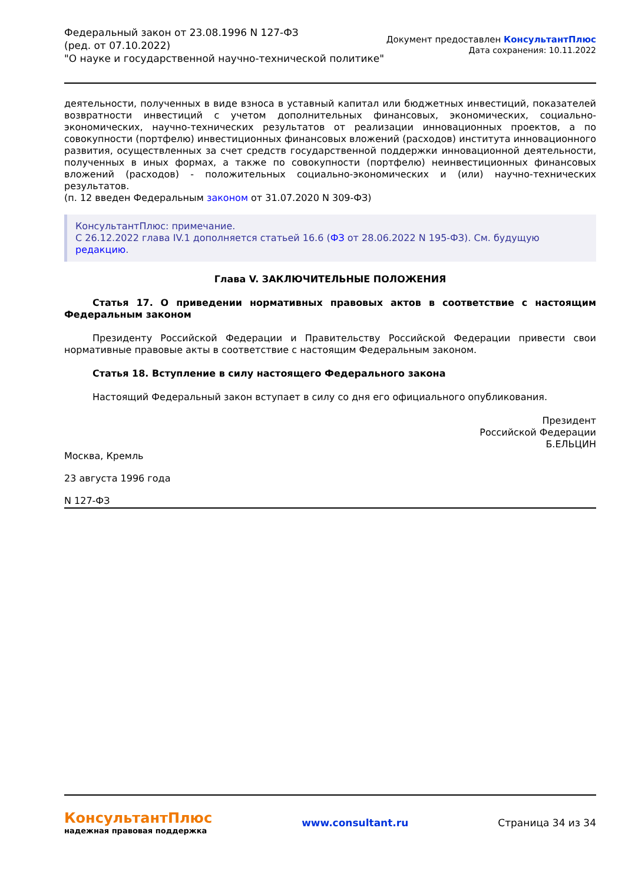Федеральный закон от 23.08.1996 N 127-ФЗ
(ред. от 07.10.2022)
"О науке и государственной научно-технической политике"
Документ предоставлен КонсультантПлюс
Дата сохранения: 10.11.2022
деятельности, полученных в виде взноса в уставный капитал или бюджетных инвестиций, показателей возвратности инвестиций с учетом дополнительных финансовых, экономических, социально-экономических, научно-технических результатов от реализации инновационных проектов, а по совокупности (портфелю) инвестиционных финансовых вложений (расходов) института инновационного развития, осуществленных за счет средств государственной поддержки инновационной деятельности, полученных в иных формах, а также по совокупности (портфелю) неинвестиционных финансовых вложений (расходов) - положительных социально-экономических и (или) научно-технических результатов.
(п. 12 введен Федеральным законом от 31.07.2020 N 309-ФЗ)
КонсультантПлюс: примечание.
С 26.12.2022 глава IV.1 дополняется статьей 16.6 (ФЗ от 28.06.2022 N 195-ФЗ). См. будущую редакцию.
Глава V. ЗАКЛЮЧИТЕЛЬНЫЕ ПОЛОЖЕНИЯ
Статья 17. О приведении нормативных правовых актов в соответствие с настоящим Федеральным законом
Президенту Российской Федерации и Правительству Российской Федерации привести свои нормативные правовые акты в соответствие с настоящим Федеральным законом.
Статья 18. Вступление в силу настоящего Федерального закона
Настоящий Федеральный закон вступает в силу со дня его официального опубликования.
Президент
Российской Федерации
Б.ЕЛЬЦИН
Москва, Кремль
23 августа 1996 года
N 127-ФЗ
КонсультантПлюс
надежная правовая поддержка
www.consultant.ru Страница 34 из 34